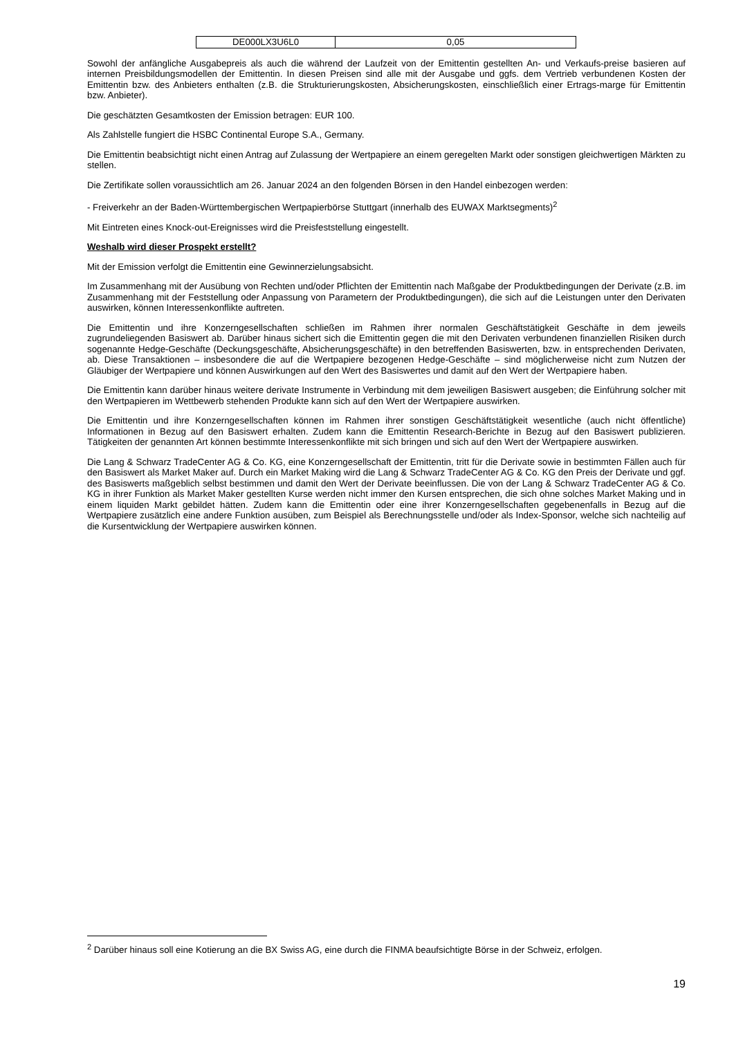| DE000LX3U6L0 | 0,05 |
Sowohl der anfängliche Ausgabepreis als auch die während der Laufzeit von der Emittentin gestellten An- und Verkaufs-preise basieren auf internen Preisbildungsmodellen der Emittentin. In diesen Preisen sind alle mit der Ausgabe und ggfs. dem Vertrieb verbundenen Kosten der Emittentin bzw. des Anbieters enthalten (z.B. die Strukturierungskosten, Absicherungskosten, einschließlich einer Ertrags-marge für Emittentin bzw. Anbieter).
Die geschätzten Gesamtkosten der Emission betragen: EUR 100.
Als Zahlstelle fungiert die HSBC Continental Europe S.A., Germany.
Die Emittentin beabsichtigt nicht einen Antrag auf Zulassung der Wertpapiere an einem geregelten Markt oder sonstigen gleichwertigen Märkten zu stellen.
Die Zertifikate sollen voraussichtlich am 26. Januar 2024 an den folgenden Börsen in den Handel einbezogen werden:
- Freiverkehr an der Baden-Württembergischen Wertpapierbörse Stuttgart (innerhalb des EUWAX Marktsegments)<sup>2</sup>
Mit Eintreten eines Knock-out-Ereignisses wird die Preisfeststellung eingestellt.
Weshalb wird dieser Prospekt erstellt?
Mit der Emission verfolgt die Emittentin eine Gewinnerzielungsabsicht.
Im Zusammenhang mit der Ausübung von Rechten und/oder Pflichten der Emittentin nach Maßgabe der Produktbedingungen der Derivate (z.B. im Zusammenhang mit der Feststellung oder Anpassung von Parametern der Produktbedingungen), die sich auf die Leistungen unter den Derivaten auswirken, können Interessenkonflikte auftreten.
Die Emittentin und ihre Konzerngesellschaften schließen im Rahmen ihrer normalen Geschäftstätigkeit Geschäfte in dem jeweils zugrundeliegenden Basiswert ab. Darüber hinaus sichert sich die Emittentin gegen die mit den Derivaten verbundenen finanziellen Risiken durch sogenannte Hedge-Geschäfte (Deckungsgeschäfte, Absicherungsgeschäfte) in den betreffenden Basiswerten, bzw. in entsprechenden Derivaten, ab. Diese Transaktionen – insbesondere die auf die Wertpapiere bezogenen Hedge-Geschäfte – sind möglicherweise nicht zum Nutzen der Gläubiger der Wertpapiere und können Auswirkungen auf den Wert des Basiswertes und damit auf den Wert der Wertpapiere haben.
Die Emittentin kann darüber hinaus weitere derivate Instrumente in Verbindung mit dem jeweiligen Basiswert ausgeben; die Einführung solcher mit den Wertpapieren im Wettbewerb stehenden Produkte kann sich auf den Wert der Wertpapiere auswirken.
Die Emittentin und ihre Konzerngesellschaften können im Rahmen ihrer sonstigen Geschäftstätigkeit wesentliche (auch nicht öffentliche) Informationen in Bezug auf den Basiswert erhalten. Zudem kann die Emittentin Research-Berichte in Bezug auf den Basiswert publizieren. Tätigkeiten der genannten Art können bestimmte Interessenkonflikte mit sich bringen und sich auf den Wert der Wertpapiere auswirken.
Die Lang & Schwarz TradeCenter AG & Co. KG, eine Konzerngesellschaft der Emittentin, tritt für die Derivate sowie in bestimmten Fällen auch für den Basiswert als Market Maker auf. Durch ein Market Making wird die Lang & Schwarz TradeCenter AG & Co. KG den Preis der Derivate und ggf. des Basiswerts maßgeblich selbst bestimmen und damit den Wert der Derivate beeinflussen. Die von der Lang & Schwarz TradeCenter AG & Co. KG in ihrer Funktion als Market Maker gestellten Kurse werden nicht immer den Kursen entsprechen, die sich ohne solches Market Making und in einem liquiden Markt gebildet hätten. Zudem kann die Emittentin oder eine ihrer Konzerngesellschaften gegebenenfalls in Bezug auf die Wertpapiere zusätzlich eine andere Funktion ausüben, zum Beispiel als Berechnungsstelle und/oder als Index-Sponsor, welche sich nachteilig auf die Kursentwicklung der Wertpapiere auswirken können.
<sup>2</sup> Darüber hinaus soll eine Kotierung an die BX Swiss AG, eine durch die FINMA beaufsichtigte Börse in der Schweiz, erfolgen.
19